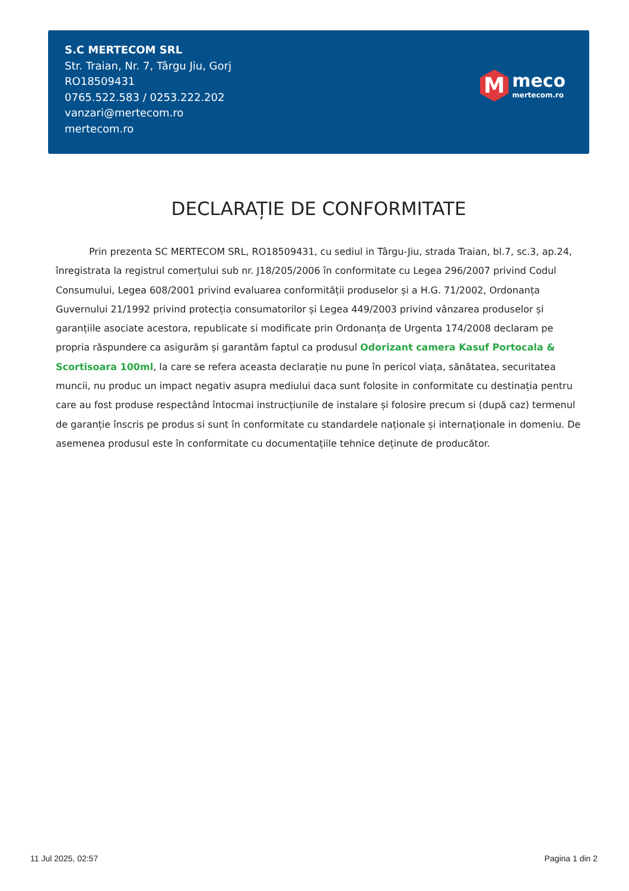S.C MERTECOM SRL
Str. Traian, Nr. 7, Târgu Jiu, Gorj
RO18509431
0765.522.583 / 0253.222.202
vanzari@mertecom.ro
mertecom.ro
M
meco
mertecom.ro
DECLARAȚIE DE CONFORMITATE
Prin prezenta SC MERTECOM SRL, RO18509431, cu sediul in Târgu-Jiu, strada Traian, bl.7, sc.3, ap.24, înregistrata la registrul comerțului sub nr. J18/205/2006 în conformitate cu Legea 296/2007 privind Codul Consumului, Legea 608/2001 privind evaluarea conformității produselor și a H.G. 71/2002, Ordonanța Guvernului 21/1992 privind protecția consumatorilor și Legea 449/2003 privind vânzarea produselor și garanțiile asociate acestora, republicate si modificate prin Ordonanța de Urgenta 174/2008 declaram pe propria răspundere ca asigurăm și garantăm faptul ca produsul Odorizant camera Kasuf Portocala & Scortisoara 100ml, la care se refera aceasta declarație nu pune în pericol viața, sănătatea, securitatea muncii, nu produc un impact negativ asupra mediului daca sunt folosite in conformitate cu destinația pentru care au fost produse respectând întocmai instrucțiunile de instalare și folosire precum si (după caz) termenul de garanție înscris pe produs si sunt în conformitate cu standardele naționale și internaționale in domeniu. De asemenea produsul este în conformitate cu documentațiile tehnice deținute de producător.
11 Jul 2025, 02:57 Pagina 1 din 2